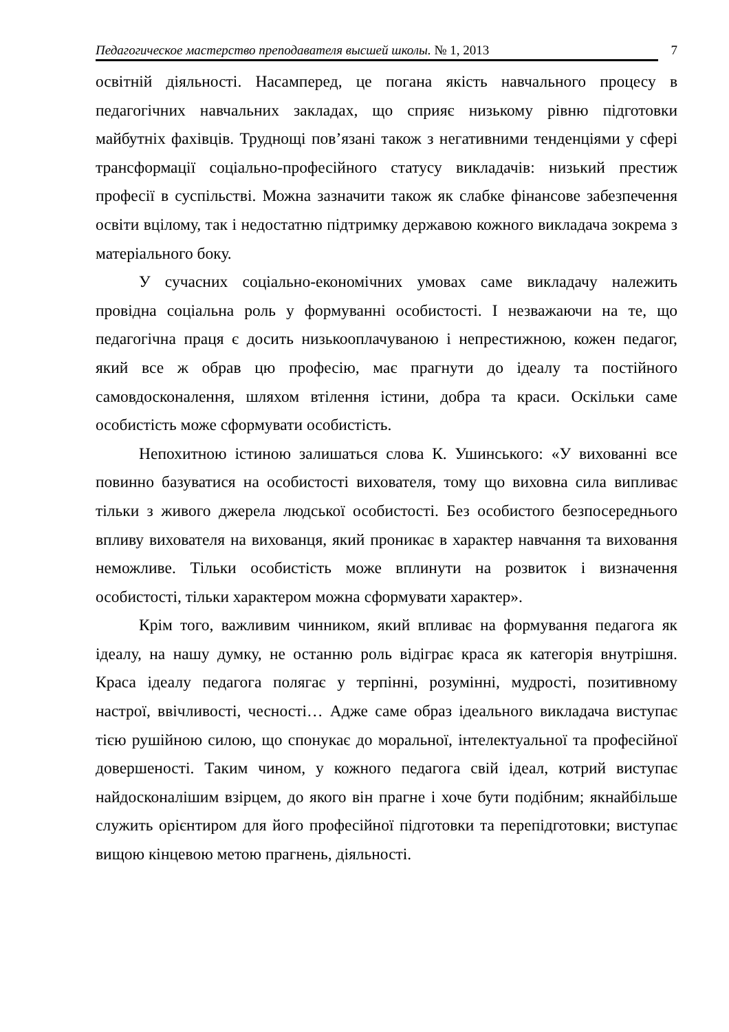Педагогическое мастерство преподавателя высшей школы. № 1, 2013 7
освітній діяльності. Насамперед, це погана якість навчального процесу в педагогічних навчальних закладах, що сприяє низькому рівню підготовки майбутніх фахівців. Труднощі пов’язані також з негативними тенденціями у сфері трансформації соціально-професійного статусу викладачів: низький престиж професії в суспільстві. Можна зазначити також як слабке фінансове забезпечення освіти вцілому, так і недостатню підтримку державою кожного викладача зокрема з матеріального боку.
У сучасних соціально-економічних умовах саме викладачу належить провідна соціальна роль у формуванні особистості. І незважаючи на те, що педагогічна праця є досить низькооплачуваною і непрестижною, кожен педагог, який все ж обрав цю професію, має прагнути до ідеалу та постійного самовдосконалення, шляхом втілення істини, добра та краси. Оскільки саме особистість може сформувати особистість.
Непохитною істиною залишаться слова К. Ушинського: «У вихованні все повинно базуватися на особистості вихователя, тому що виховна сила випливає тільки з живого джерела людської особистості. Без особистого безпосереднього впливу вихователя на вихованця, який проникає в характер навчання та виховання неможливе. Тільки особистість може вплинути на розвиток і визначення особистості, тільки характером можна сформувати характер».
Крім того, важливим чинником, який впливає на формування педагога як ідеалу, на нашу думку, не останню роль відіграє краса як категорія внутрішня. Краса ідеалу педагога полягає у терпінні, розумінні, мудрості, позитивному настрої, ввічливості, чесності… Адже саме образ ідеального викладача виступає тією рушійною силою, що спонукає до моральної, інтелектуальної та професійної довершеності. Таким чином, у кожного педагога свій ідеал, котрий виступає найдосконалішим взірцем, до якого він прагне і хоче бути подібним; якнайбільше служить орієнтиром для його професійної підготовки та перепідготовки; виступає вищою кінцевою метою прагнень, діяльності.